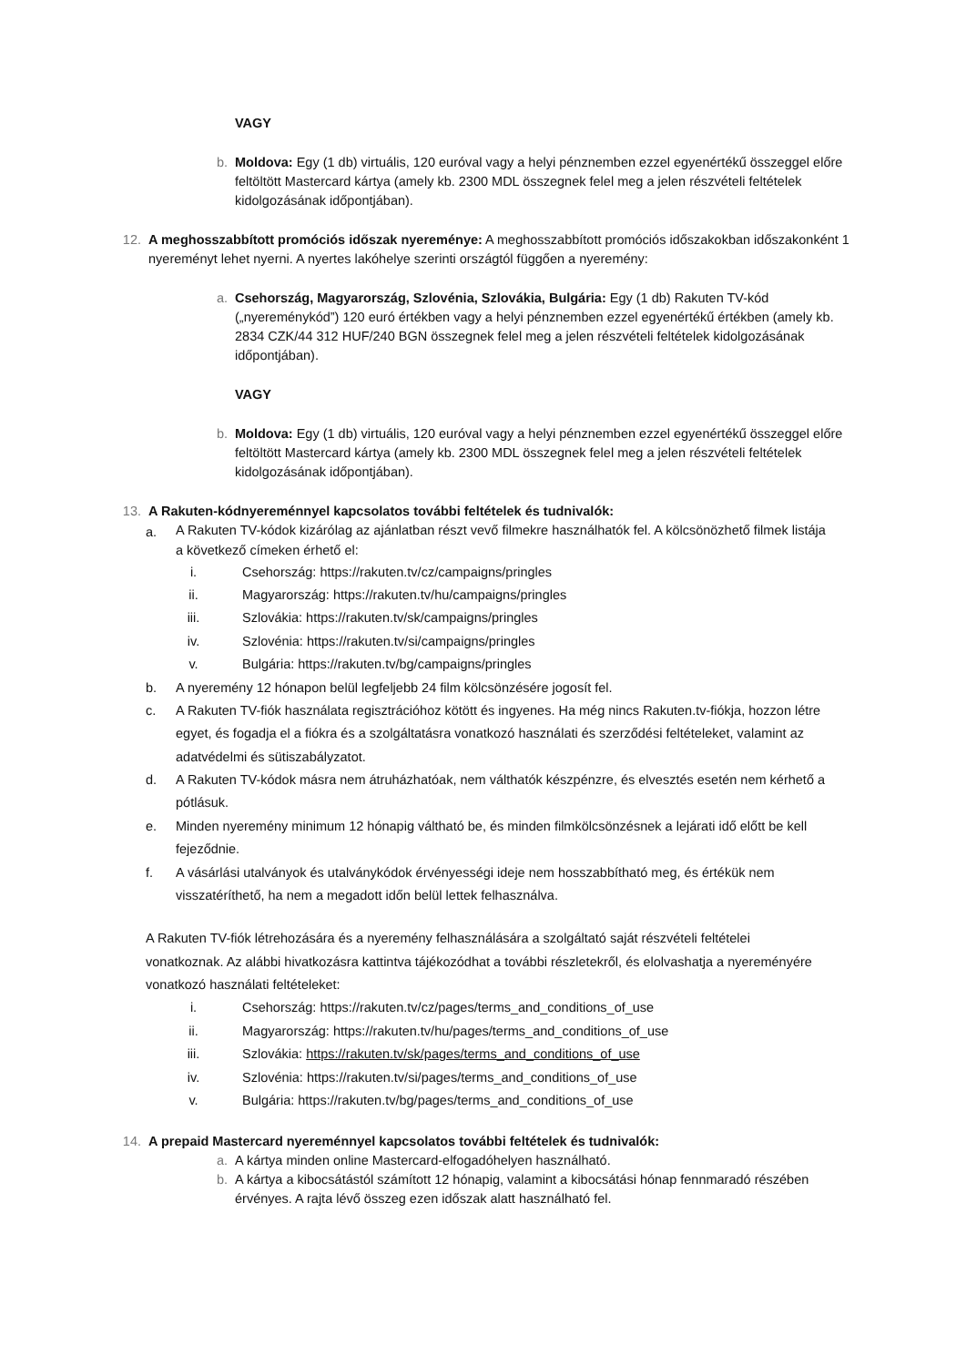VAGY
b. Moldova: Egy (1 db) virtuális, 120 euróval vagy a helyi pénznemben ezzel egyenértékű összeggel előre feltöltött Mastercard kártya (amely kb. 2300 MDL összegnek felel meg a jelen részvételi feltételek kidolgozásának időpontjában).
12. A meghosszabbított promóciós időszak nyereménye: A meghosszabbított promóciós időszakokban időszakonként 1 nyereményt lehet nyerni. A nyertes lakóhelye szerinti országtól függően a nyeremény:
a. Csehország, Magyarország, Szlovénia, Szlovákia, Bulgária: Egy (1 db) Rakuten TV-kód („nyereménykód”) 120 euró értékben vagy a helyi pénznemben ezzel egyenértékű értékben (amely kb. 2834 CZK/44 312 HUF/240 BGN összegnek felel meg a jelen részvételi feltételek kidolgozásának időpontjában).
VAGY
b. Moldova: Egy (1 db) virtuális, 120 euróval vagy a helyi pénznemben ezzel egyenértékű összeggel előre feltöltött Mastercard kártya (amely kb. 2300 MDL összegnek felel meg a jelen részvételi feltételek kidolgozásának időpontjában).
13. A Rakuten-kódnyereménnyel kapcsolatos további feltételek és tudnivalók:
a.
A Rakuten TV-kódok kizárólag az ajánlatban részt vevő filmekre használhatók fel. A kölcsönözhető filmek listája a következő címeken érhető el:
i. Csehország: https://rakuten.tv/cz/campaigns/pringles
ii.
Magyarország: https://rakuten.tv/hu/campaigns/pringles
iii.
Szlovákia: https://rakuten.tv/sk/campaigns/pringles
iv.
Szlovénia: https://rakuten.tv/si/campaigns/pringles
v. Bulgária: https://rakuten.tv/bg/campaigns/pringles
b. A nyeremény 12 hónapon belül legfeljebb 24 film kölcsönzésére jogosít fel.
c. A Rakuten TV-fiók használata regisztrációhoz kötött és ingyenes. Ha még nincs Rakuten.tv-fiókja, hozzon létre egyet, és fogadja el a fiókra és a szolgáltatásra vonatkozó használati és szerződési feltételeket, valamint az adatvédelmi és sütiszabályzatot.
d. A Rakuten TV-kódok másra nem átruházhatóak, nem válthatók készpénzre, és elvesztés esetén nem kérhető a pótlásuk.
e. Minden nyeremény minimum 12 hónapig váltható be, és minden filmkölcsönzésnek a lejárati idő előtt be kell fejeződnie.
f. A vásárlási utalványok és utalványkódok érvényességi ideje nem hosszabbítható meg, és értékük nem visszatéríthető, ha nem a megadott időn belül lettek felhasználva.
A Rakuten TV-fiók létrehozására és a nyeremény felhasználására a szolgáltató saját részvételi feltételei vonatkoznak. Az alábbi hivatkozásra kattintva tájékozódhat a további részletekről, és elolvashatja a nyereményére vonatkozó használati feltételeket:
i. Csehország: https://rakuten.tv/cz/pages/terms_and_conditions_of_use
ii.
Magyarország: https://rakuten.tv/hu/pages/terms_and_conditions_of_use
iii.
Szlovákia: https://rakuten.tv/sk/pages/terms_and_conditions_of_use
iv.
Szlovénia: https://rakuten.tv/si/pages/terms_and_conditions_of_use
v. Bulgária: https://rakuten.tv/bg/pages/terms_and_conditions_of_use
14. A prepaid Mastercard nyereménnyel kapcsolatos további feltételek és tudnivalók:
a. A kártya minden online Mastercard-elfogadóhelyen használható.
b. A kártya a kibocsátástól számított 12 hónapig, valamint a kibocsátási hónap fennmaradó részében érvényes. A rajta lévő összeg ezen időszak alatt használható fel.